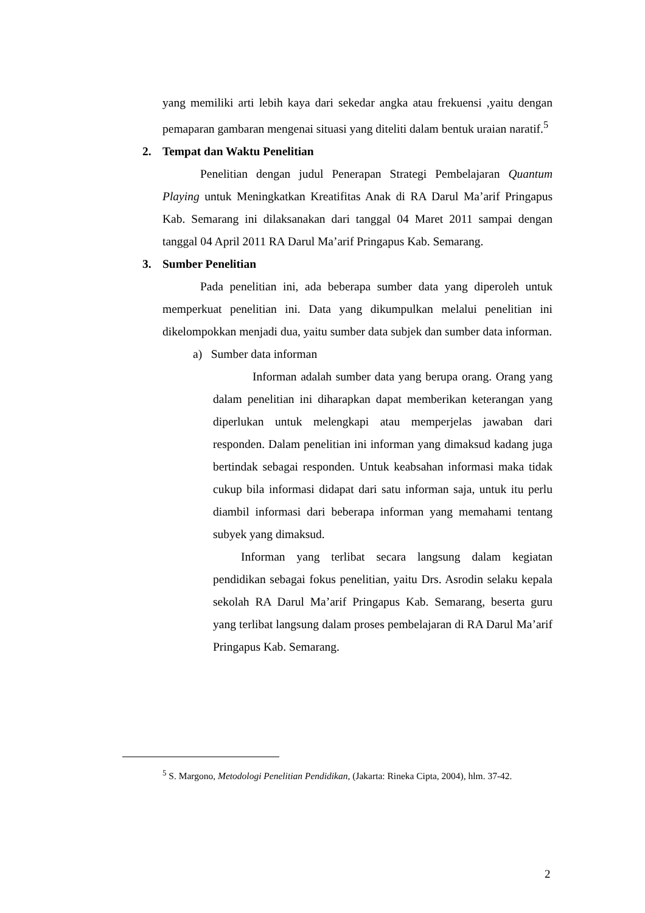yang memiliki arti lebih kaya dari sekedar angka atau frekuensi ,yaitu dengan pemaparan gambaran mengenai situasi yang diteliti dalam bentuk uraian naratif.<sup>5</sup>
2. Tempat dan Waktu Penelitian
Penelitian dengan judul Penerapan Strategi Pembelajaran Quantum Playing untuk Meningkatkan Kreatifitas Anak di RA Darul Ma’arif Pringapus Kab. Semarang ini dilaksanakan dari tanggal 04 Maret 2011 sampai dengan tanggal 04 April 2011 RA Darul Ma’arif Pringapus Kab. Semarang.
3. Sumber Penelitian
Pada penelitian ini, ada beberapa sumber data yang diperoleh untuk memperkuat penelitian ini. Data yang dikumpulkan melalui penelitian ini dikelompokkan menjadi dua, yaitu sumber data subjek dan sumber data informan.
a) Sumber data informan
Informan adalah sumber data yang berupa orang. Orang yang dalam penelitian ini diharapkan dapat memberikan keterangan yang diperlukan untuk melengkapi atau memperjelas jawaban dari responden. Dalam penelitian ini informan yang dimaksud kadang juga bertindak sebagai responden. Untuk keabsahan informasi maka tidak cukup bila informasi didapat dari satu informan saja, untuk itu perlu diambil informasi dari beberapa informan yang memahami tentang subyek yang dimaksud.
Informan yang terlibat secara langsung dalam kegiatan pendidikan sebagai fokus penelitian, yaitu Drs. Asrodin selaku kepala sekolah RA Darul Ma’arif Pringapus Kab. Semarang, beserta guru yang terlibat langsung dalam proses pembelajaran di RA Darul Ma’arif Pringapus Kab. Semarang.
<sup>5</sup> S. Margono, Metodologi Penelitian Pendidikan, (Jakarta: Rineka Cipta, 2004), hlm. 37-42.
2